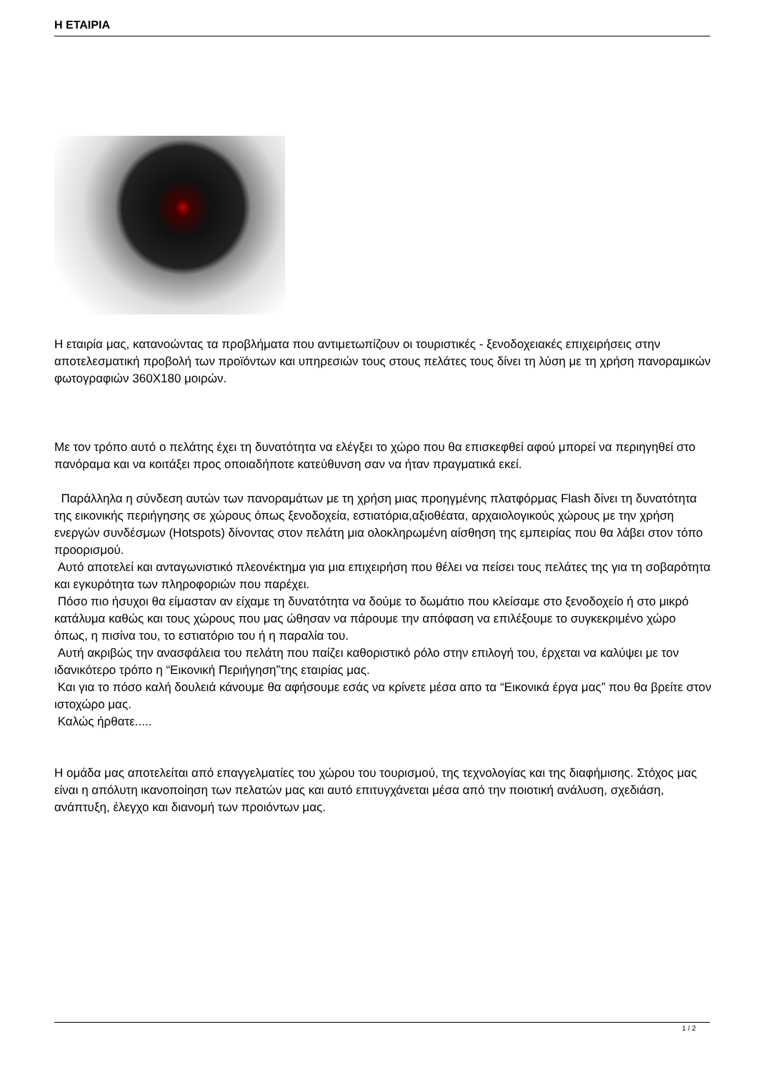Η ΕΤΑΙΡΙΑ
Η εταιρία μας, κατανοώντας τα προβλήματα που αντιμετωπίζουν οι τουριστικές - ξενοδοχειακές επιχειρήσεις στην αποτελεσματική προβολή των προϊόντων και υπηρεσιών τους στους πελάτες τους δίνει τη λύση με τη χρήση πανοραμικών φωτογραφιών 360X180 μοιρών.
Με τον τρόπο αυτό ο πελάτης έχει τη δυνατότητα να ελέγξει το χώρο που θα επισκεφθεί αφού μπορεί να περιηγηθεί στο πανόραμα και να κοιτάξει προς οποιαδήποτε κατεύθυνση σαν να ήταν πραγματικά εκεί.
Παράλληλα η σύνδεση αυτών των πανοραμάτων με τη χρήση μιας προηγμένης πλατφόρμας Flash δίνει τη δυνατότητα της εικονικής περιήγησης σε χώρους όπως ξενοδοχεία, εστιατόρια,αξιοθέατα, αρχαιολογικούς χώρους με την χρήση ενεργών συνδέσμων (Hotspots) δίνοντας στον πελάτη μια ολοκληρωμένη αίσθηση της εμπειρίας που θα λάβει στον τόπο προορισμού.
Αυτό αποτελεί και ανταγωνιστικό πλεονέκτημα για μια επιχειρήση που θέλει να πείσει τους πελάτες της για τη σοβαρότητα και εγκυρότητα των πληροφοριών που παρέχει.
Πόσο πιο ήσυχοι θα είμασταν αν είχαμε τη δυνατότητα να δούμε το δωμάτιο που κλείσαμε στο ξενοδοχείο ή στο μικρό κατάλυμα καθώς και τους χώρους που μας ώθησαν να πάρουμε την απόφαση να επιλέξουμε το συγκεκριμένο χώρο όπως, η πισίνα του, το εστιατόριο του ή η παραλία του.
Αυτή ακριβώς την ανασφάλεια του πελάτη που παίζει καθοριστικό ρόλο στην επιλογή του, έρχεται να καλύψει με τον ιδανικότερο τρόπο η “Εικονική Περιήγηση”της εταιρίας μας.
Και για το πόσο καλή δουλειά κάνουμε θα αφήσουμε εσάς να κρίνετε μέσα απο τα “Εικονικά έργα μας” που θα βρείτε στον ιστοχώρο μας.
Καλώς ήρθατε.....
Η ομάδα μας αποτελείται από επαγγελματίες του χώρου του τουρισμού, της τεχνολογίας και της διαφήμισης. Στόχος μας είναι η απόλυτη ικανοποίηση των πελατών μας και αυτό επιτυγχάνεται μέσα από την ποιοτική ανάλυση, σχεδιάση, ανάπτυξη, έλεγχο και διανομή των προιόντων μας.
1 / 2